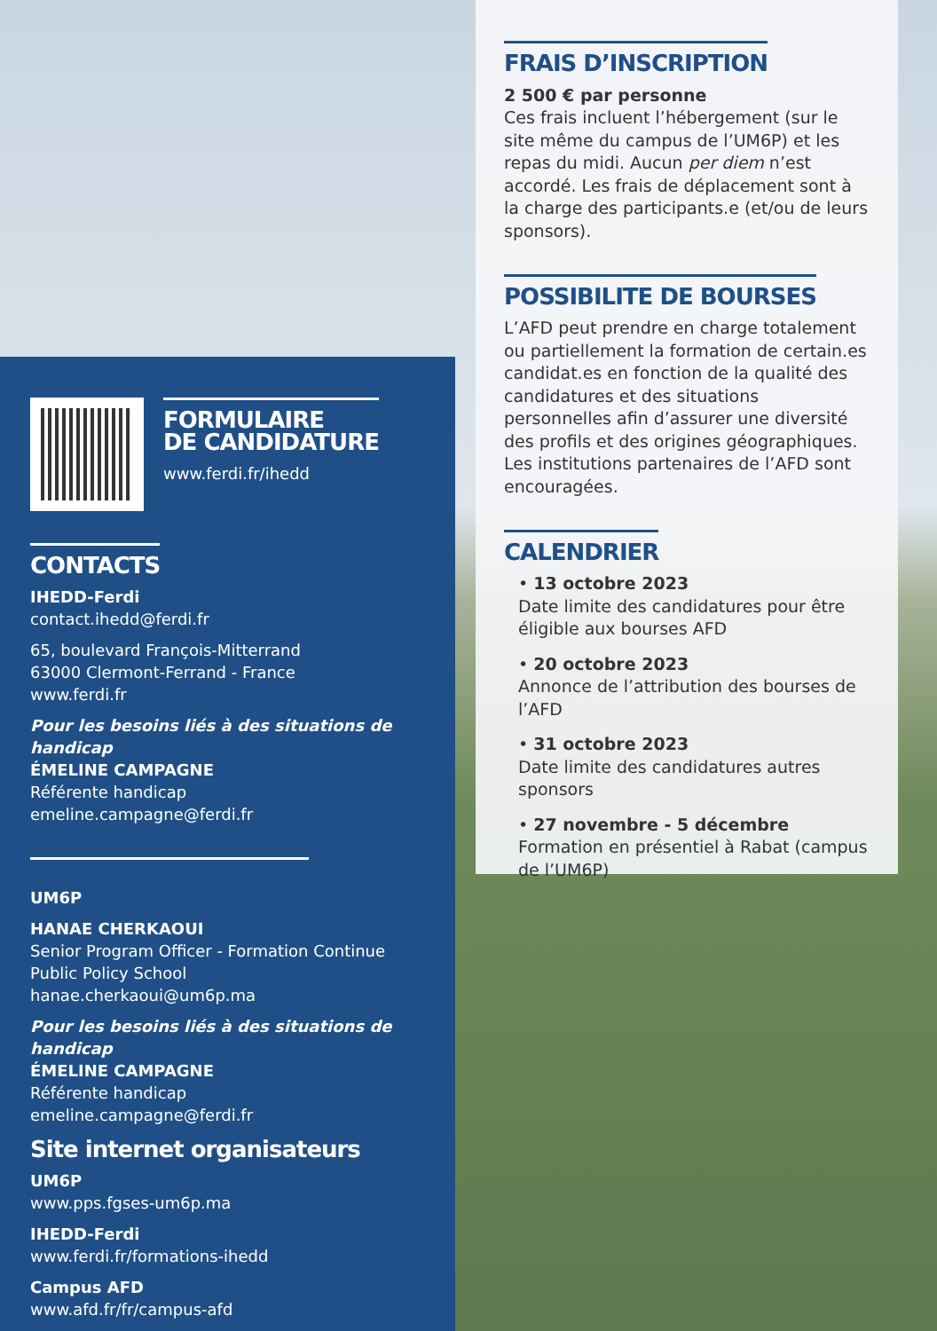FRAIS D’INSCRIPTION
2 500 € par personne
Ces frais incluent l’hébergement (sur le site même du campus de l’UM6P) et les repas du midi. Aucun per diem n’est accordé. Les frais de déplacement sont à la charge des participants.e (et/ou de leurs sponsors).
POSSIBILITE DE BOURSES
L’AFD peut prendre en charge totalement ou partiellement la formation de certain.es candidat.es en fonction de la qualité des candidatures et des situations personnelles afin d’assurer une diversité des profils et des origines géographiques. Les institutions partenaires de l’AFD sont encouragées.
CALENDRIER
• 13 octobre 2023
Date limite des candidatures pour être éligible aux bourses AFD
• 20 octobre 2023
Annonce de l’attribution des bourses de l’AFD
• 31 octobre 2023
Date limite des candidatures autres sponsors
• 27 novembre - 5 décembre
Formation en présentiel à Rabat (campus de l’UM6P)
FORMULAIRE
DE CANDIDATURE
www.ferdi.fr/ihedd
CONTACTS
IHEDD-Ferdi
contact.ihedd@ferdi.fr
65, boulevard François-Mitterrand
63000 Clermont-Ferrand - France
www.ferdi.fr
Pour les besoins liés à des situations de handicap
ÉMELINE CAMPAGNE
Référente handicap
emeline.campagne@ferdi.fr
UM6P
HANAE CHERKAOUI
Senior Program Officer - Formation Continue
Public Policy School
hanae.cherkaoui@um6p.ma
Pour les besoins liés à des situations de handicap
ÉMELINE CAMPAGNE
Référente handicap
emeline.campagne@ferdi.fr
Site internet organisateurs
UM6P
www.pps.fgses-um6p.ma
IHEDD-Ferdi
www.ferdi.fr/formations-ihedd
Campus AFD
www.afd.fr/fr/campus-afd